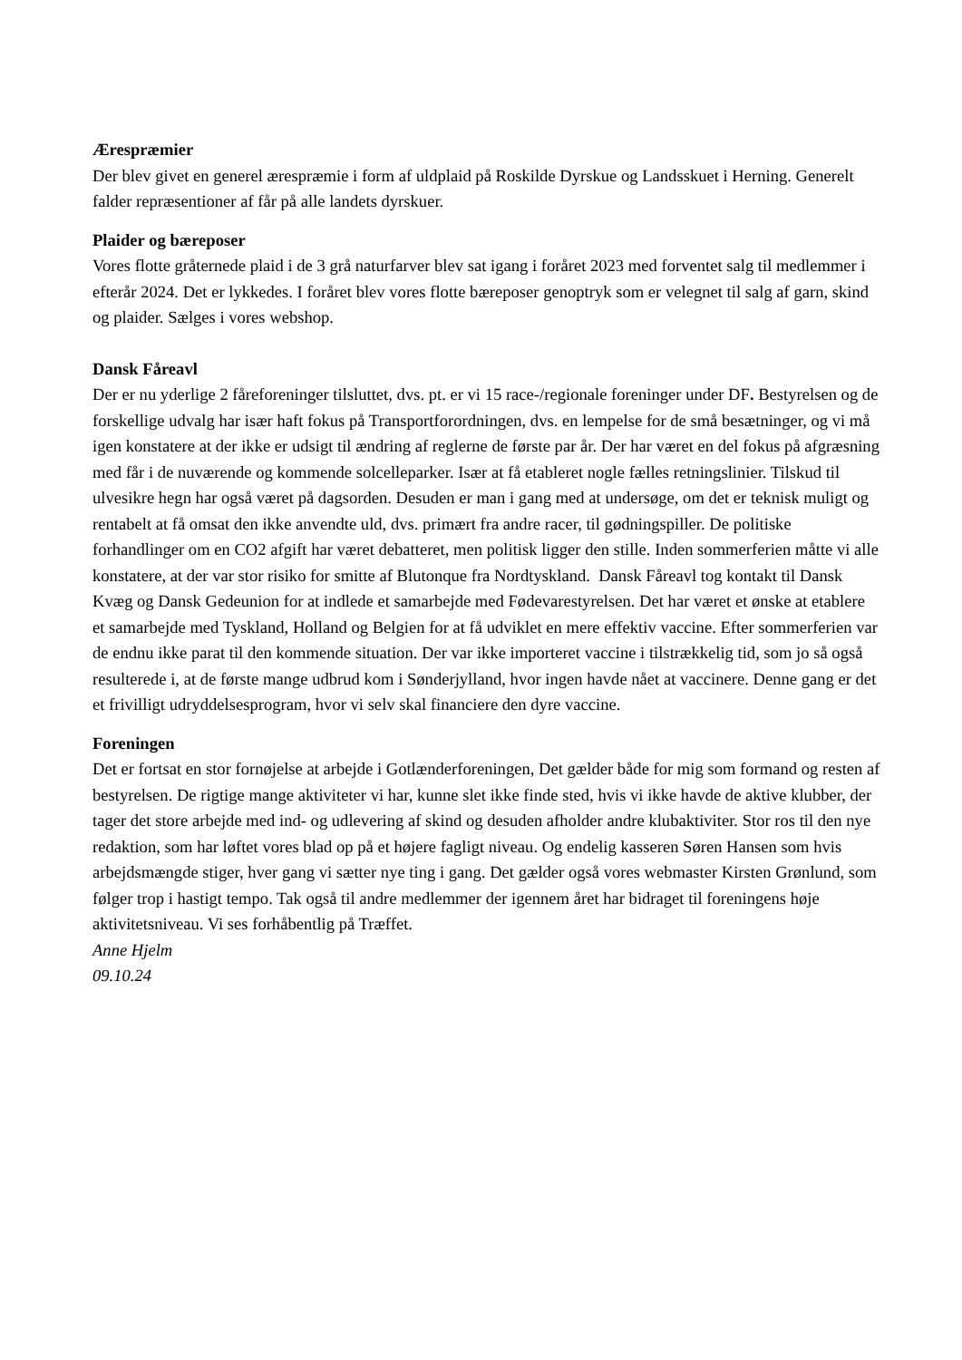Ærespræmier
Der blev givet en generel ærespræmie i form af uldplaid på Roskilde Dyrskue og Landsskuet i Herning. Generelt falder repræsentioner af får på alle landets dyrskuer.
Plaider og bæreposer
Vores flotte gråternede plaid i de 3 grå naturfarver blev sat igang i foråret 2023 med forventet salg til medlemmer i efterår 2024. Det er lykkedes. I foråret blev vores flotte bæreposer genoptryk som er velegnet til salg af garn, skind og plaider. Sælges i vores webshop.
Dansk Fåreavl
Der er nu yderlige 2 fåreforeninger tilsluttet, dvs. pt. er vi 15 race-/regionale foreninger under DF. Bestyrelsen og de forskellige udvalg har især haft fokus på Transportforordningen, dvs. en lempelse for de små besætninger, og vi må igen konstatere at der ikke er udsigt til ændring af reglerne de første par år. Der har været en del fokus på afgræsning med får i de nuværende og kommende solcelleparker. Især at få etableret nogle fælles retningslinier. Tilskud til ulvesikre hegn har også været på dagsorden. Desuden er man i gang med at undersøge, om det er teknisk muligt og rentabelt at få omsat den ikke anvendte uld, dvs. primært fra andre racer, til gødningspiller. De politiske forhandlinger om en CO2 afgift har været debatteret, men politisk ligger den stille. Inden sommerferien måtte vi alle konstatere, at der var stor risiko for smitte af Blutonque fra Nordtyskland. Dansk Fåreavl tog kontakt til Dansk Kvæg og Dansk Gedeunion for at indlede et samarbejde med Fødevarestyrelsen. Det har været et ønske at etablere et samarbejde med Tyskland, Holland og Belgien for at få udviklet en mere effektiv vaccine. Efter sommerferien var de endnu ikke parat til den kommende situation. Der var ikke importeret vaccine i tilstrækkelig tid, som jo så også resulterede i, at de første mange udbrud kom i Sønderjylland, hvor ingen havde nået at vaccinere. Denne gang er det et frivilligt udryddelsesprogram, hvor vi selv skal financiere den dyre vaccine.
Foreningen
Det er fortsat en stor fornøjelse at arbejde i Gotlænderforeningen, Det gælder både for mig som formand og resten af bestyrelsen. De rigtige mange aktiviteter vi har, kunne slet ikke finde sted, hvis vi ikke havde de aktive klubber, der tager det store arbejde med ind- og udlevering af skind og desuden afholder andre klubaktiviter. Stor ros til den nye redaktion, som har løftet vores blad op på et højere fagligt niveau. Og endelig kasseren Søren Hansen som hvis arbejdsmængde stiger, hver gang vi sætter nye ting i gang. Det gælder også vores webmaster Kirsten Grønlund, som følger trop i hastigt tempo. Tak også til andre medlemmer der igennem året har bidraget til foreningens høje aktivitetsniveau. Vi ses forhåbentlig på Træffet.
Anne Hjelm
09.10.24